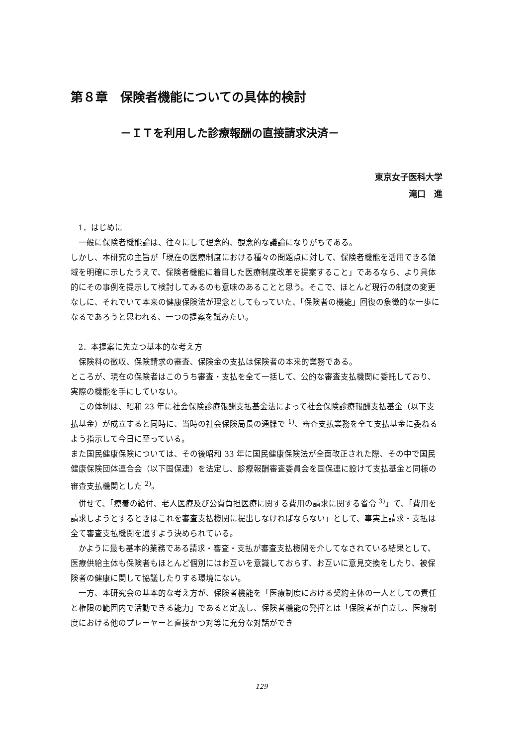第８章　保険者機能についての具体的検討
－ＩＴを利用した診療報酬の直接請求決済－
東京女子医科大学
滝口　進
1．はじめに
一般に保険者機能論は、往々にして理念的、観念的な議論になりがちである。
しかし、本研究の主旨が「現在の医療制度における種々の問題点に対して、保険者機能を活用できる領域を明確に示したうえで、保険者機能に着目した医療制度改革を提案すること」であるなら、より具体的にその事例を提示して検討してみるのも意味のあることと思う。そこで、ほとんど現行の制度の変更なしに、それでいて本来の健康保険法が理念としてもっていた、「保険者の機能」回復の象徴的な一歩になるであろうと思われる、一つの提案を試みたい。
2．本提案に先立つ基本的な考え方
保険料の徴収、保険請求の審査、保険金の支払は保険者の本来的業務である。
ところが、現在の保険者はこのうち審査・支払を全て一括して、公的な審査支払機関に委託しており、実際の機能を手にしていない。
この体制は、昭和 23 年に社会保険診療報酬支払基金法によって社会保険診療報酬支払基金（以下支払基金）が成立すると同時に、当時の社会保険局長の通牒で <sup>1)</sup>、審査支払業務を全て支払基金に委ねるよう指示して今日に至っている。
また国民健康保険については、その後昭和 33 年に国民健康保険法が全面改正された際、その中で国民健康保険団体連合会（以下国保連）を法定し、診療報酬審査委員会を国保連に設けて支払基金と同様の審査支払機関とした <sup>2)</sup>。
併せて、「療養の給付、老人医療及び公費負担医療に関する費用の請求に関する省令 <sup>3)</sup>」で、「費用を請求しようとするときはこれを審査支払機関に提出しなければならない」として、事実上請求・支払は全て審査支払機関を通すよう決められている。
かように最も基本的業務である請求・審査・支払が審査支払機関を介してなされている結果として、医療供給主体も保険者もほとんど個別にはお互いを意識しておらず、お互いに意見交換をしたり、被保険者の健康に関して協議したりする環境にない。
一方、本研究会の基本的な考え方が、保険者機能を「医療制度における契約主体の一人としての責任と権限の範囲内で活動できる能力」であると定義し、保険者機能の発揮とは「保険者が自立し、医療制度における他のプレーヤーと直接かつ対等に充分な対話ができ
129